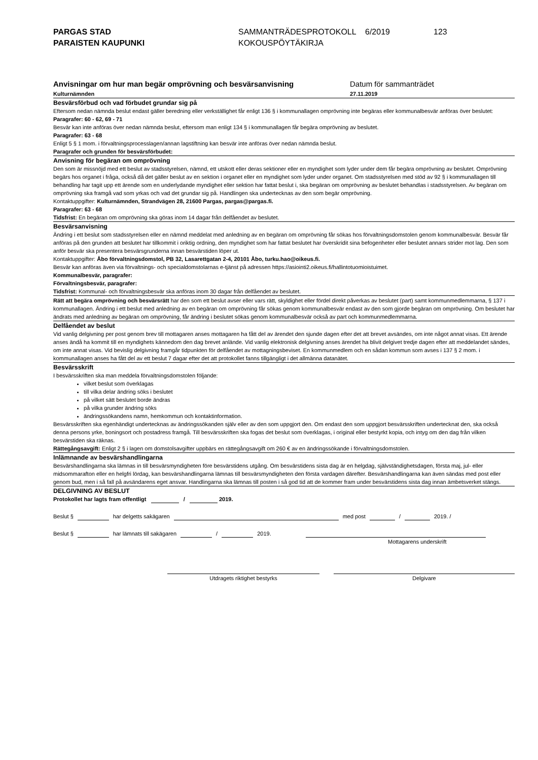PARGAS STAD
PARAISTEN KAUPUNKI
SAMMANTRÄDESPROTOKOLL
KOKOUSPÖYTÄKIRJA
6/2019 123
Anvisningar om hur man begär omprövning och besvärsanvisning
Kulturnämnden
Datum för sammanträdet
27.11.2019
Besvärsförbud och vad förbudet grundar sig på
Eftersom nedan nämnda beslut endast gäller beredning eller verkställighet får enligt 136 § i kommunallagen omprövning inte begäras eller kommunalbesvär anföras över beslutet:
Paragrafer: 60 - 62, 69 - 71
Besvär kan inte anföras över nedan nämnda beslut, eftersom man enligt 134 § i kommunallagen får begära omprövning av beslutet.
Paragrafer: 63 - 68
Enligt 5 § 1 mom. i förvaltningsprocesslagen/annan lagstiftning kan besvär inte anföras över nedan nämnda beslut.
Paragrafer och grunden för besvärsförbudet:
Anvisning för begäran om omprövning
Den som är missnöjd med ett beslut av stadsstyrelsen, nämnd, ett utskott eller deras sektioner eller en myndighet som lyder under dem får begära omprövning av beslutet. Omprövning begärs hos organet i fråga, också då det gäller beslut av en sektion i organet eller en myndighet som lyder under organet. Om stadsstyrelsen med stöd av 92 § i kommunallagen till behandling har tagit upp ett ärende som en underlydande myndighet eller sektion har fattat beslut i, ska begäran om omprövning av beslutet behandlas i stadsstyrelsen. Av begäran om omprövning ska framgå vad som yrkas och vad det grundar sig på. Handlingen ska undertecknas av den som begär omprövning.
Kontaktuppgifter: Kulturnämnden, Strandvägen 28, 21600 Pargas, pargas@pargas.fi.
Paragrafer: 63 - 68
Tidsfrist: En begäran om omprövning ska göras inom 14 dagar från delfåendet av beslutet.
Besvärsanvisning
Ändring i ett beslut som stadsstyrelsen eller en nämnd meddelat med anledning av en begäran om omprövning får sökas hos förvaltningsdomstolen genom kommunalbesvär. Besvär får anföras på den grunden att beslutet har tillkommit i oriktig ordning, den myndighet som har fattat beslutet har överskridit sina befogenheter eller beslutet annars strider mot lag. Den som anför besvär ska presentera besvärsgrunderna innan besvärstiden löper ut.
Kontaktuppgifter: Åbo förvaltningsdomstol, PB 32, Lasarettgatan 2-4, 20101 Åbo, turku.hao@oikeus.fi.
Besvär kan anföras även via förvaltnings- och specialdomstolarnas e-tjänst på adressen https://asiointi2.oikeus.fi/hallintotuomioistuimet.
Kommunalbesvär, paragrafer:
Förvaltningsbesvär, paragrafer:
Tidsfrist: Kommunal- och förvaltningsbesvär ska anföras inom 30 dagar från delfåendet av beslutet.
Rätt att begära omprövning och besvärsrätt har den som ett beslut avser eller vars rätt, skyldighet eller fördel direkt påverkas av beslutet (part) samt kommunmedlemmarna, § 137 i kommunallagen. Ändring i ett beslut med anledning av en begäran om omprövning får sökas genom kommunalbesvär endast av den som gjorde begäran om omprövning. Om beslutet har ändrats med anledning av begäran om omprövning, får ändring i beslutet sökas genom kommunalbesvär också av part och kommunmedlemmarna.
Delfåendet av beslut
Vid vanlig delgivning per post genom brev till mottagaren anses mottagaren ha fått del av ärendet den sjunde dagen efter det att brevet avsändes, om inte något annat visas. Ett ärende anses ändå ha kommit till en myndighets kännedom den dag brevet anlände. Vid vanlig elektronisk delgivning anses ärendet ha blivit delgivet tredje dagen efter att meddelandet sändes, om inte annat visas. Vid bevislig delgivning framgår tidpunkten för delfåendet av mottagningsbeviset. En kommunmedlem och en sådan kommun som avses i 137 § 2 mom. i kommunallagen anses ha fått del av ett beslut 7 dagar efter det att protokollet fanns tillgängligt i det allmänna datanätet.
Besvärsskrift
I besvärsskriften ska man meddela förvaltningsdomstolen följande:
vilket beslut som överklagas
till vilka delar ändring söks i beslutet
på vilket sätt beslutet borde ändras
på vilka grunder ändring söks
ändringssökandens namn, hemkommun och kontaktinformation.
Besvärsskriften ska egenhändigt undertecknas av ändringssökanden själv eller av den som uppgjort den. Om endast den som uppgjort besvärsskriften undertecknat den, ska också denna persons yrke, boningsort och postadress framgå. Till besvärsskriften ska fogas det beslut som överklagas, i original eller bestyrkt kopia, och intyg om den dag från vilken besvärstiden ska räknas.
Rättegångsavgift: Enligt 2 § i lagen om domstolsavgifter uppbärs en rättegångsavgift om 260 € av en ändringssökande i förvaltningsdomstolen.
Inlämnande av besvärshandlingarna
Besvärshandlingarna ska lämnas in till besvärsmyndigheten före besvärstidens utgång. Om besvärstidens sista dag är en helgdag, självständighetsdagen, första maj, jul- eller midsommarafton eller en helgfri lördag, kan besvärshandlingarna lämnas till besvärsmyndigheten den första vardagen därefter. Besvärshandlingarna kan även sändas med post eller genom bud, men i så fall på avsändarens eget ansvar. Handlingarna ska lämnas till posten i så god tid att de kommer fram under besvärstidens sista dag innan ämbetsverket stängs.
DELGIVNING AV BESLUT
Protokollet har lagts fram offentligt / 2019.
Beslut § har delgetts sakägaren med post / 2019. /
Beslut § har lämnats till sakägaren / 2019.
Mottagarens underskrift
Utdragets riktighet bestyrks Delgivare